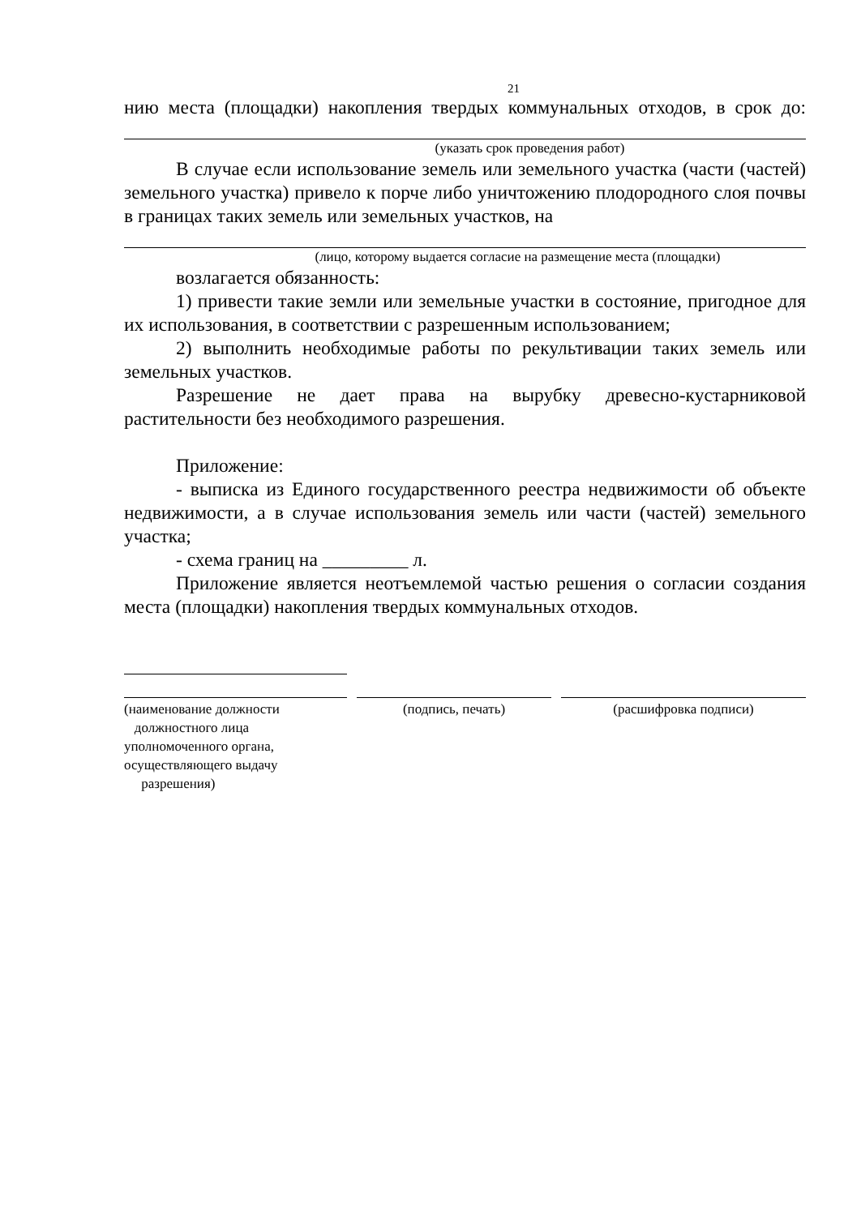21
нию места (площадки) накопления твердых коммунальных отходов, в срок до:
(указать срок проведения работ)
В случае если использование земель или земельного участка (части (частей) земельного участка) привело к порче либо уничтожению плодородного слоя почвы в границах таких земель или земельных участков, на
(лицо, которому выдается согласие на размещение места (площадки)
возлагается обязанность:
1) привести такие земли или земельные участки в состояние, пригодное для их использования, в соответствии с разрешенным использованием;
2) выполнить необходимые работы по рекультивации таких земель или земельных участков.
Разрешение не дает права на вырубку древесно-кустарниковой растительности без необходимого разрешения.
Приложение:
- выписка из Единого государственного реестра недвижимости об объекте недвижимости, а в случае использования земель или части (частей) земельного участка;
- схема границ на _________ л.
Приложение является неотъемлемой частью решения о согласии создания места (площадки) накопления твердых коммунальных отходов.
(наименование должности
должностного лица
уполномоченного органа,
осуществляющего выдачу
разрешения)
(подпись, печать) (расшифровка подписи)